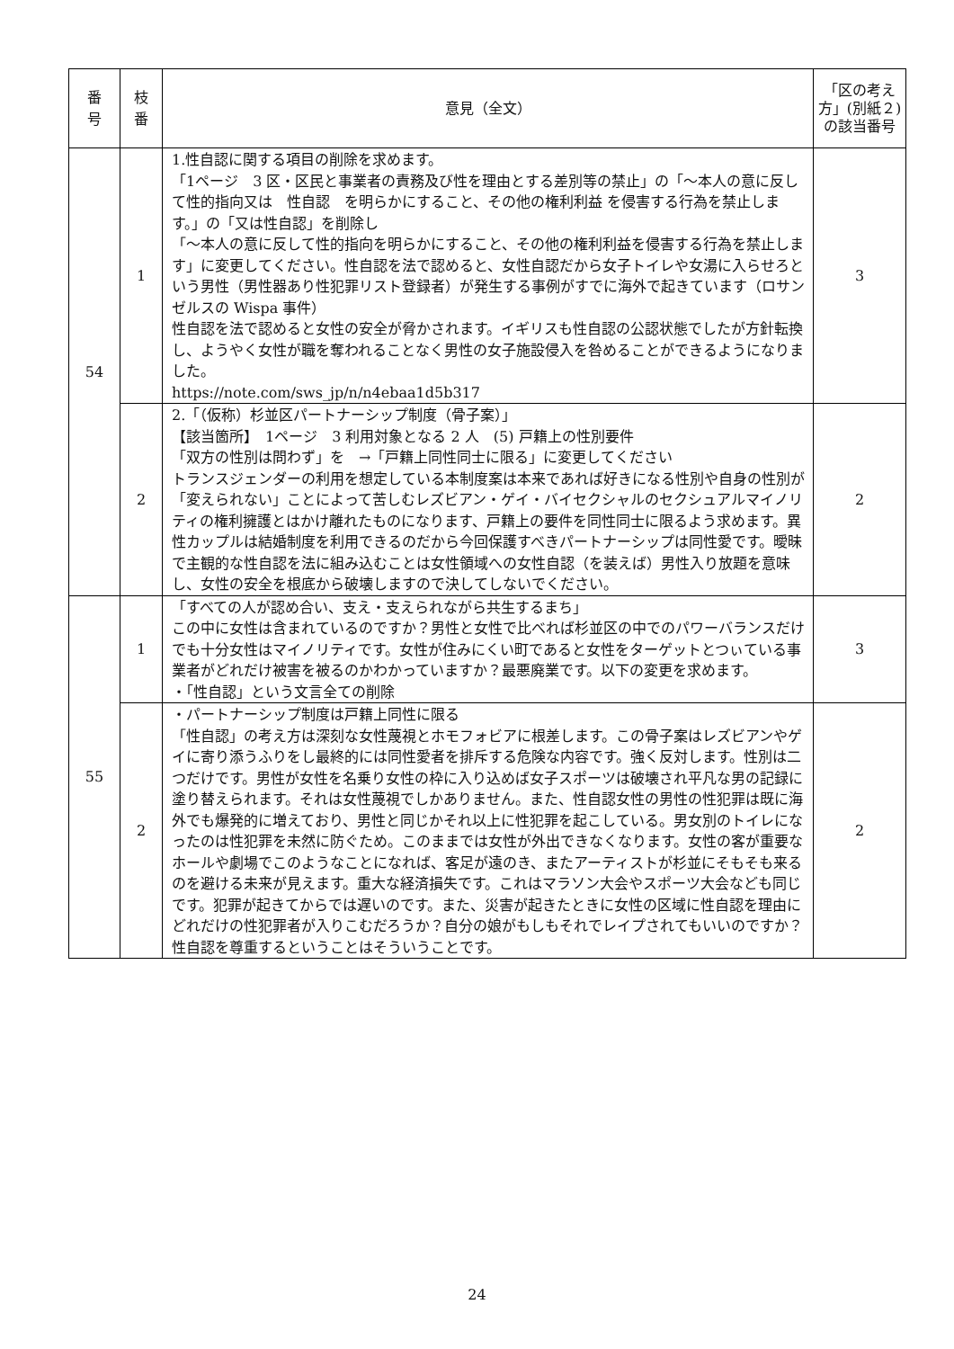| 番 号 | 枝 番 | 意見（全文） | 「区の考え方」(別紙２)の該当番号 |
| --- | --- | --- | --- |
| 54 | 1 | 1.性自認に関する項目の削除を求めます。 「1ページ 3 区・区民と事業者の責務及び性を理由とする差別等の禁止」の「～本人の意に反して性的指向又は 性自認 を明らかにすること、その他の権利利益 を侵害する行為を禁止します。」の「又は性自認」を削除し 「～本人の意に反して性的指向を明らかにすること、その他の権利利益を侵害する行為を禁止します」に変更してください。性自認を法で認めると、女性自認だから女子トイレや女湯に入らせろという男性（男性器あり性犯罪リスト登録者）が発生する事例がすでに海外で起きています（ロサンゼルスの Wispa 事件） 性自認を法で認めると女性の安全が脅かされます。イギリスも性自認の公認状態でしたが方針転換し、ようやく女性が職を奪われることなく男性の女子施設侵入を咎めることができるようになりました。 https://note.com/sws_jp/n/n4ebaa1d5b317 | 3 |
| | 2 | 2.「（仮称）杉並区パートナーシップ制度（骨子案）」 【該当箇所】 1ページ 3 利用対象となる 2 人 (5) 戸籍上の性別要件 「双方の性別は問わず」を →「戸籍上同性同士に限る」に変更してください トランスジェンダーの利用を想定している本制度案は本来であれば好きになる性別や自身の性別が「変えられない」ことによって苦しむレズビアン・ゲイ・バイセクシャルのセクシュアルマイノリティの権利擁護とはかけ離れたものになります、戸籍上の要件を同性同士に限るよう求めます。異性カップルは結婚制度を利用できるのだから今回保護すべきパートナーシップは同性愛です。曖昧で主観的な性自認を法に組み込むことは女性領域への女性自認（を装えば）男性入り放題を意味し、女性の安全を根底から破壊しますので決してしないでください。 | 2 |
| 55 | 1 | 「すべての人が認め合い、支え・支えられながら共生するまち」 この中に女性は含まれているのですか？男性と女性で比べれば杉並区の中でのパワーバランスだけでも十分女性はマイノリティです。女性が住みにくい町であると女性をターゲットとつぃている事業者がどれだけ被害を被るのかわかっていますか？最悪廃業です。以下の変更を求めます。 ・「性自認」という文言全ての削除 | 3 |
| | 2 | ・パートナーシップ制度は戸籍上同性に限る 「性自認」の考え方は深刻な女性蔑視とホモフォビアに根差します。この骨子案はレズビアンやゲイに寄り添うふりをし最終的には同性愛者を排斥する危険な内容です。強く反対します。性別は二つだけです。男性が女性を名乗り女性の枠に入り込めば女子スポーツは破壊され平凡な男の記録に塗り替えられます。それは女性蔑視でしかありません。また、性自認女性の男性の性犯罪は既に海外でも爆発的に増えており、男性と同じかそれ以上に性犯罪を起こしている。男女別のトイレになったのは性犯罪を未然に防ぐため。このままでは女性が外出できなくなります。女性の客が重要なホールや劇場でこのようなことになれば、客足が遠のき、またアーティストが杉並にそもそも来るのを避ける未来が見えます。重大な経済損失です。これはマラソン大会やスポーツ大会なども同じです。犯罪が起きてからでは遅いのです。また、災害が起きたときに女性の区域に性自認を理由にどれだけの性犯罪者が入りこむだろうか？自分の娘がもしもそれでレイプされてもいいのですか？性自認を尊重するということはそういうことです。 | 2 |
24